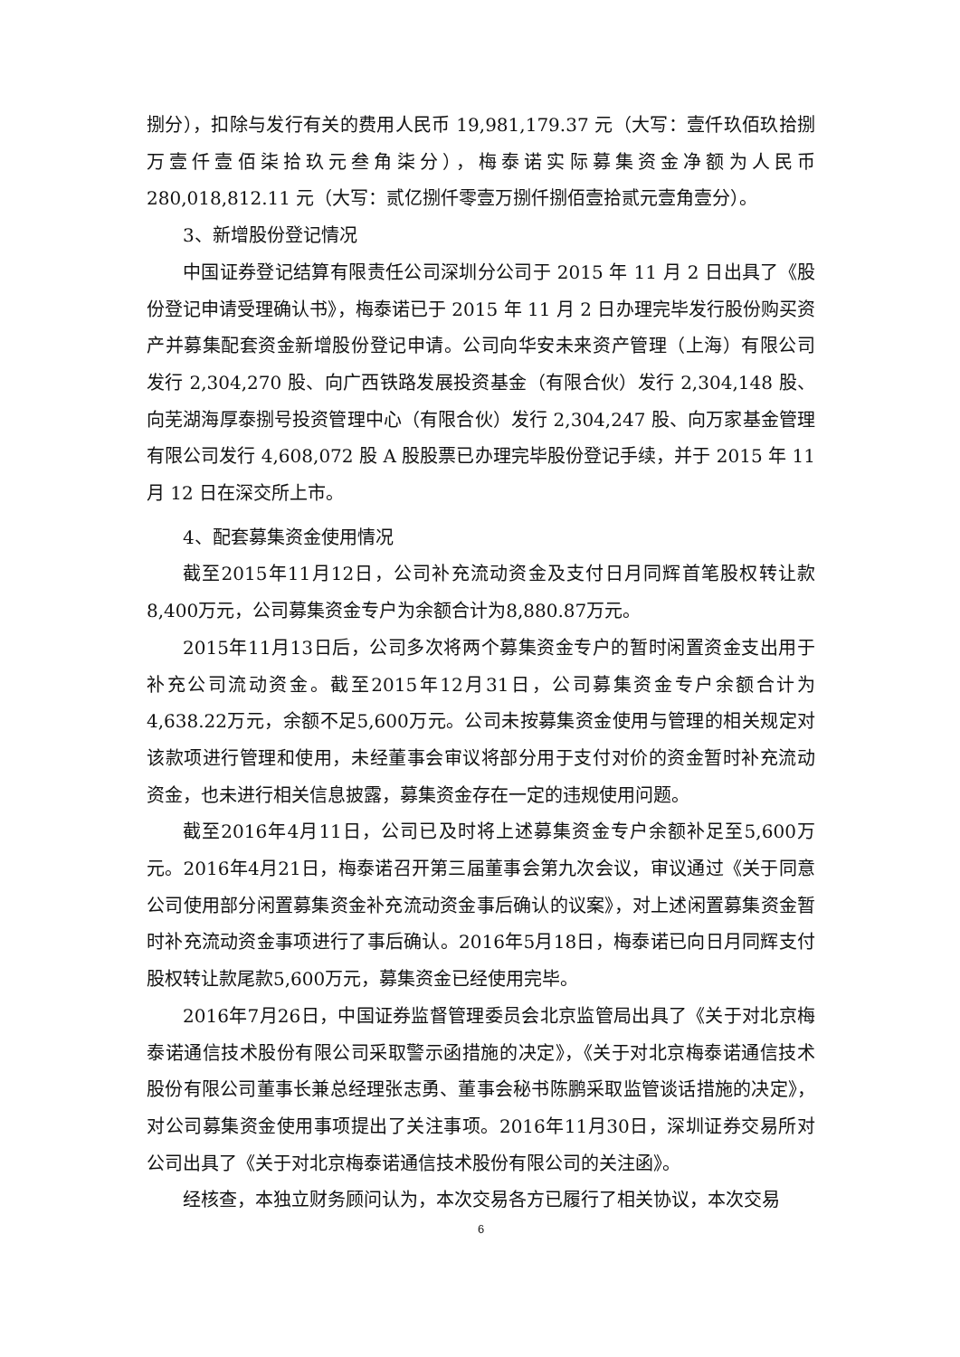捌分），扣除与发行有关的费用人民币 19,981,179.37 元（大写：壹仟玖佰玖拾捌万壹仟壹佰柒拾玖元叁角柒分），梅泰诺实际募集资金净额为人民币 280,018,812.11 元（大写：贰亿捌仟零壹万捌仟捌佰壹拾贰元壹角壹分）。
3、新增股份登记情况
中国证券登记结算有限责任公司深圳分公司于 2015 年 11 月 2 日出具了《股份登记申请受理确认书》，梅泰诺已于 2015 年 11 月 2 日办理完毕发行股份购买资产并募集配套资金新增股份登记申请。公司向华安未来资产管理（上海）有限公司发行 2,304,270 股、向广西铁路发展投资基金（有限合伙）发行 2,304,148 股、向芜湖海厚泰捌号投资管理中心（有限合伙）发行 2,304,247 股、向万家基金管理有限公司发行 4,608,072 股 A 股股票已办理完毕股份登记手续，并于 2015 年 11 月 12 日在深交所上市。
4、配套募集资金使用情况
截至2015年11月12日，公司补充流动资金及支付日月同辉首笔股权转让款8,400万元，公司募集资金专户为余额合计为8,880.87万元。
2015年11月13日后，公司多次将两个募集资金专户的暂时闲置资金支出用于补充公司流动资金。截至2015年12月31日，公司募集资金专户余额合计为4,638.22万元，余额不足5,600万元。公司未按募集资金使用与管理的相关规定对该款项进行管理和使用，未经董事会审议将部分用于支付对价的资金暂时补充流动资金，也未进行相关信息披露，募集资金存在一定的违规使用问题。
截至2016年4月11日，公司已及时将上述募集资金专户余额补足至5,600万元。2016年4月21日，梅泰诺召开第三届董事会第九次会议，审议通过《关于同意公司使用部分闲置募集资金补充流动资金事后确认的议案》，对上述闲置募集资金暂时补充流动资金事项进行了事后确认。2016年5月18日，梅泰诺已向日月同辉支付股权转让款尾款5,600万元，募集资金已经使用完毕。
2016年7月26日，中国证券监督管理委员会北京监管局出具了《关于对北京梅泰诺通信技术股份有限公司采取警示函措施的决定》，《关于对北京梅泰诺通信技术股份有限公司董事长兼总经理张志勇、董事会秘书陈鹏采取监管谈话措施的决定》，对公司募集资金使用事项提出了关注事项。2016年11月30日，深圳证券交易所对公司出具了《关于对北京梅泰诺通信技术股份有限公司的关注函》。
经核查，本独立财务顾问认为，本次交易各方已履行了相关协议，本次交易
6